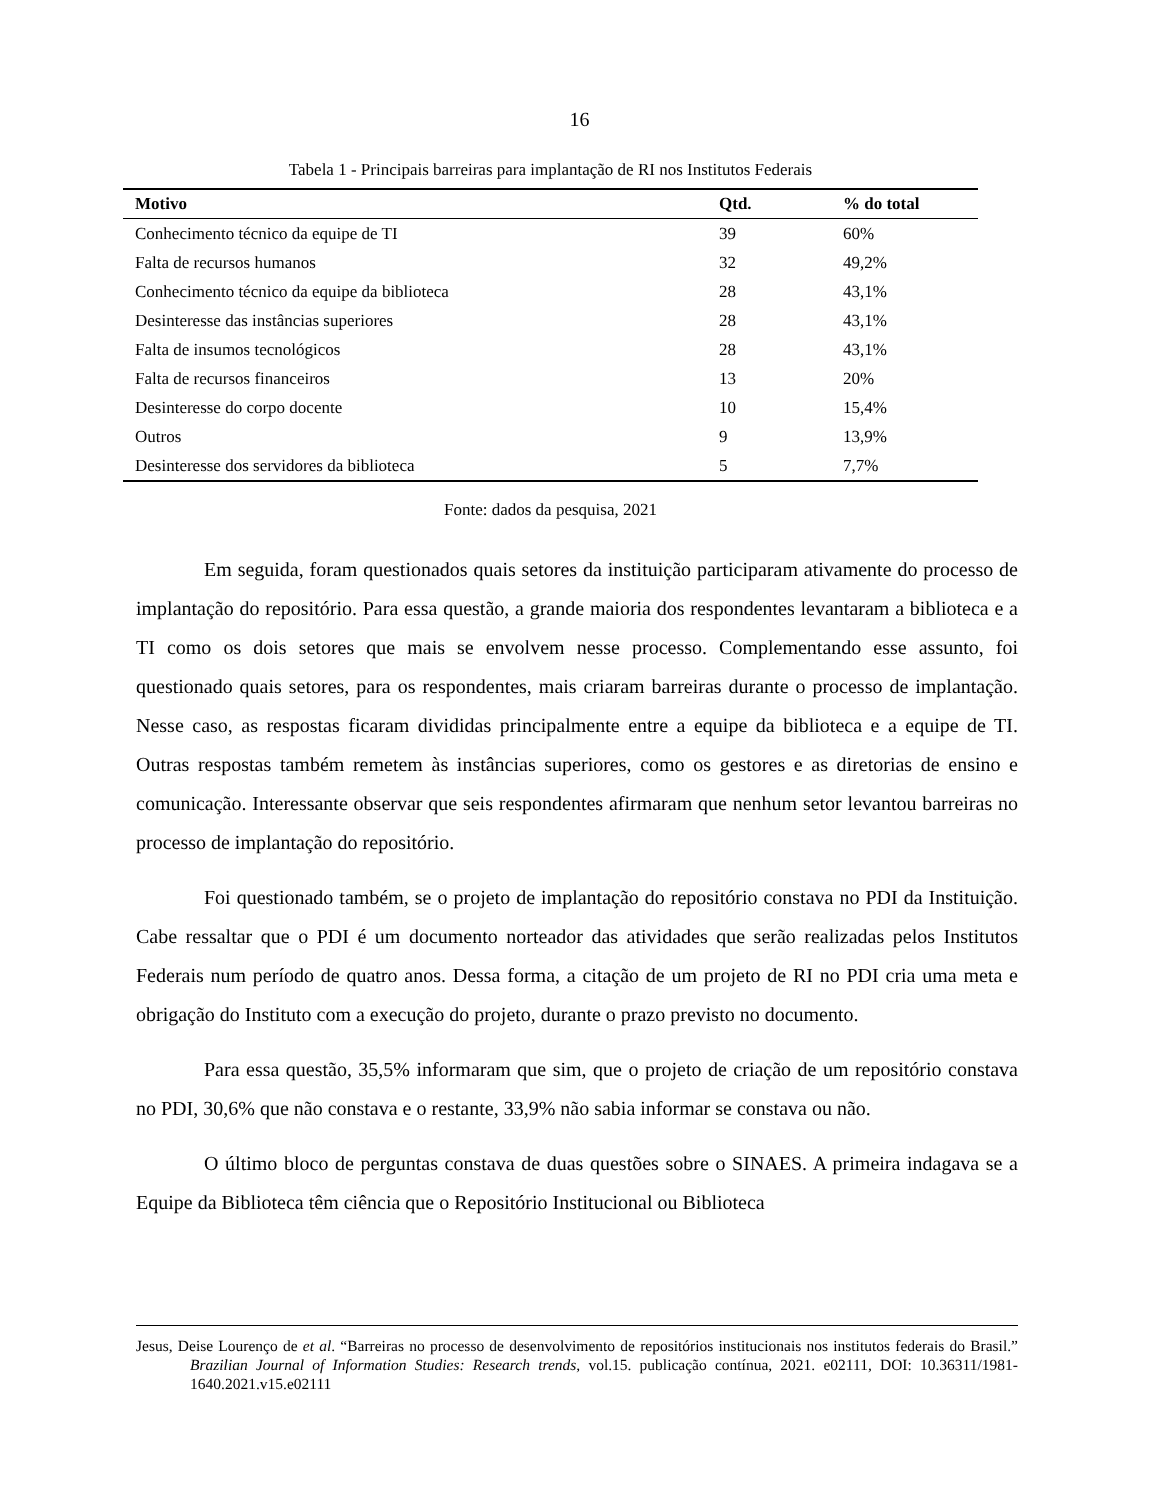16
Tabela 1 - Principais barreiras para implantação de RI nos Institutos Federais
| Motivo | Qtd. | % do total |
| --- | --- | --- |
| Conhecimento técnico da equipe de TI | 39 | 60% |
| Falta de recursos humanos | 32 | 49,2% |
| Conhecimento técnico da equipe da biblioteca | 28 | 43,1% |
| Desinteresse das instâncias superiores | 28 | 43,1% |
| Falta de insumos tecnológicos | 28 | 43,1% |
| Falta de recursos financeiros | 13 | 20% |
| Desinteresse do corpo docente | 10 | 15,4% |
| Outros | 9 | 13,9% |
| Desinteresse dos servidores da biblioteca | 5 | 7,7% |
Fonte: dados da pesquisa, 2021
Em seguida, foram questionados quais setores da instituição participaram ativamente do processo de implantação do repositório. Para essa questão, a grande maioria dos respondentes levantaram a biblioteca e a TI como os dois setores que mais se envolvem nesse processo. Complementando esse assunto, foi questionado quais setores, para os respondentes, mais criaram barreiras durante o processo de implantação. Nesse caso, as respostas ficaram divididas principalmente entre a equipe da biblioteca e a equipe de TI. Outras respostas também remetem às instâncias superiores, como os gestores e as diretorias de ensino e comunicação. Interessante observar que seis respondentes afirmaram que nenhum setor levantou barreiras no processo de implantação do repositório.
Foi questionado também, se o projeto de implantação do repositório constava no PDI da Instituição. Cabe ressaltar que o PDI é um documento norteador das atividades que serão realizadas pelos Institutos Federais num período de quatro anos. Dessa forma, a citação de um projeto de RI no PDI cria uma meta e obrigação do Instituto com a execução do projeto, durante o prazo previsto no documento.
Para essa questão, 35,5% informaram que sim, que o projeto de criação de um repositório constava no PDI, 30,6% que não constava e o restante, 33,9% não sabia informar se constava ou não.
O último bloco de perguntas constava de duas questões sobre o SINAES. A primeira indagava se a Equipe da Biblioteca têm ciência que o Repositório Institucional ou Biblioteca
Jesus, Deise Lourenço de et al. “Barreiras no processo de desenvolvimento de repositórios institucionais nos institutos federais do Brasil.” Brazilian Journal of Information Studies: Research trends, vol.15. publicação contínua, 2021. e02111, DOI: 10.36311/1981-1640.2021.v15.e02111